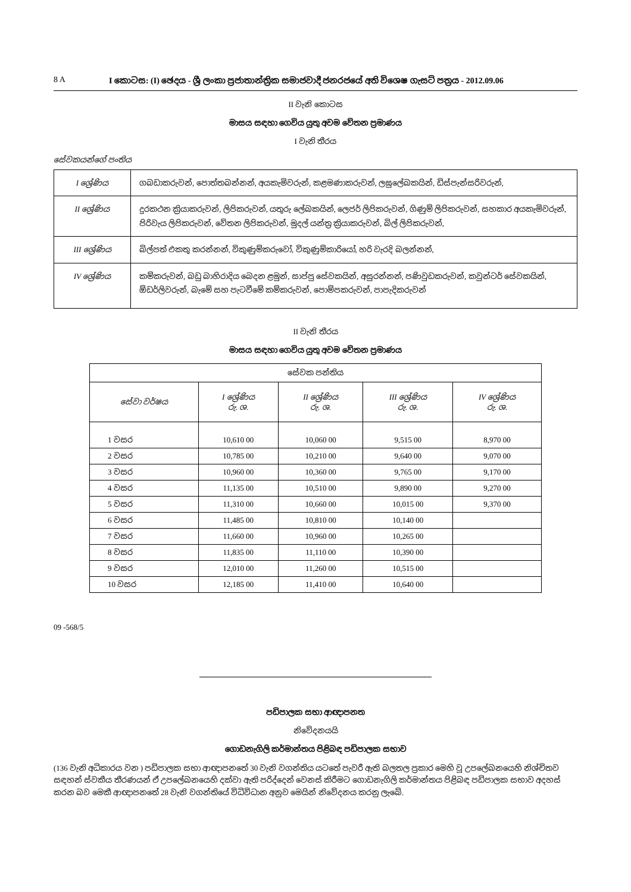8 A I කොටස: (I) ඡෙදය - ශ්‍රී ලංකා ප්‍රජාතාන්ත්‍රික සමාජවාදී ජනරජයේ අති විශෙෂ ගැසට් පත්‍රය - 2012.09.06
II වැනි කොටස
මාසය සඳහා ගෙවිය යුතු අවම වේතන ප්‍රමාණය
I වැනි තීරය
සේවකයන්ගේ පංතිය
| I ශ්‍රේණිය | ගබඩාකරුවන්, පොත්තබන්නන්, අයකැමිවරුන්, කළමණාකරුවන්, ලඝුලේඛකයින්, ඩිස්පැන්සරිවරුන්, |
| II ශ්‍රේණිය | දුරකථන ක්‍රියාකරුවන්, ලිපිකරුවන්, යතුරු ලේඛකයින්, ලෙජර් ලිපිකරුවන්, ගිණුම් ලිපිකරුවන්, සහකාර අයකැමිවරුන්, පිරිවැය ලිපිකරුවන්, වේතන ලිපිකරුවන්, මුදල් යන්ත්‍ර ක්‍රියාකරුවන්, බිල් ලිපිකරුවන්, |
| III ශ්‍රේණිය | බිල්පත් එකතු කරන්නන්, විකුණුම්කරුවෝ, විකුණුම්කාරියෝ, හරි වැරදි බලන්නන්, |
| IV ශ්‍රේණිය | කම්කරුවන්, බඩු බාහිරාදිය බෙදන ළමුන්, සාප්පු සේවකයින්, අසුරන්නන්, පණිවුඩකරුවන්, කවුන්ටර් සේවකයින්, ඕඩර්ලිවරුන්, බැමේ සහ පැටවීමේ කම්කරුවන්, පොම්පකරුවන්, පාපැදිකරුවන් |
II වැනි තීරය
මාසය සඳහා ගෙවිය යුතු අවම වේතන ප්‍රමාණය
| සේවක පන්තිය | | | | |
| --- | --- | --- | --- | --- |
| සේවා වර්ෂය | I ශ්‍රේණිය රු. ශ. | II ශ්‍රේණිය රු. ශ. | III ශ්‍රේණිය රු. ශ. | IV ශ්‍රේණිය රු. ශ. |
| 1 වසර | 10,610 00 | 10,060 00 | 9,515 00 | 8,970 00 |
| 2 වසර | 10,785 00 | 10,210 00 | 9,640 00 | 9,070 00 |
| 3 වසර | 10,960 00 | 10,360 00 | 9,765 00 | 9,170 00 |
| 4 වසර | 11,135 00 | 10,510 00 | 9,890 00 | 9,270 00 |
| 5 වසර | 11,310 00 | 10,660 00 | 10,015 00 | 9,370 00 |
| 6 වසර | 11,485 00 | 10,810 00 | 10,140 00 | |
| 7 වසර | 11,660 00 | 10,960 00 | 10,265 00 | |
| 8 වසර | 11,835 00 | 11,110 00 | 10,390 00 | |
| 9 වසර | 12,010 00 | 11,260 00 | 10,515 00 | |
| 10 වසර | 12,185 00 | 11,410 00 | 10,640 00 | |
09 -568/5
පඩිපාලක සභා ආඥාපනත
නිවේදනයයි
ගොඩනැගිලි කර්මාන්තය පිළිබඳ පඩිපාලක සභාව
(136 වැනි අධිකාරය වන ) පඩිපාලක සභා ආඥාපනතේ 30 වැනි වගන්තිය යටතේ පැවරී ඇති බලතල ප්‍රකාර මෙහි වූ උපලේඛනයෙහි නිශ්චිතව සඳහන් ස්වකීය තීරණයන් ඒ උපලේඛනයෙහි දක්වා ඇති පරිද්දෙන් වෙනස් කිරීමට ගොඩනැගිලි කර්මාන්තය පිළිබඳ පඩිපාලක සභාව අදහස් කරන බව මෙකී ආඥාපනතේ 28 වැනි වගන්තියේ විධිවිධාන අනුව මෙයින් නිවේදනය කරනු ලැබේ.